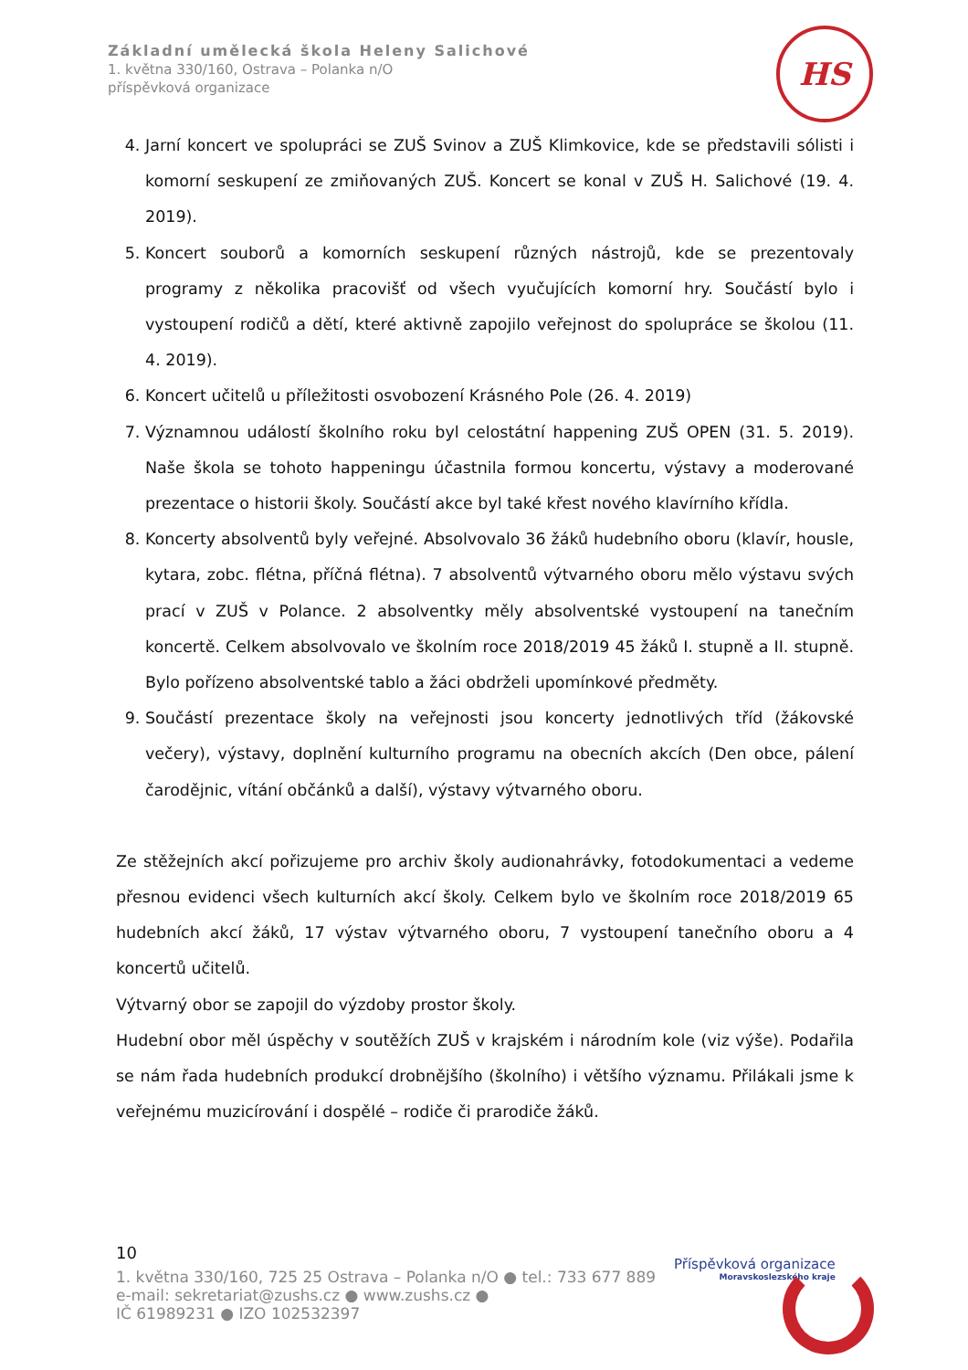Základní umělecká škola Heleny Salichové
1. května 330/160, Ostrava – Polanka n/O
příspěvková organizace
HS
4. Jarní koncert ve spolupráci se ZUŠ Svinov a ZUŠ Klimkovice, kde se představili sólisti i komorní seskupení ze zmiňovaných ZUŠ. Koncert se konal v ZUŠ H. Salichové (19. 4. 2019).
5. Koncert souborů a komorních seskupení různých nástrojů, kde se prezentovaly programy z několika pracovišť od všech vyučujících komorní hry. Součástí bylo i vystoupení rodičů a dětí, které aktivně zapojilo veřejnost do spolupráce se školou (11. 4. 2019).
6. Koncert učitelů u příležitosti osvobození Krásného Pole (26. 4. 2019)
7. Významnou událostí školního roku byl celostátní happening ZUŠ OPEN (31. 5. 2019). Naše škola se tohoto happeningu účastnila formou koncertu, výstavy a moderované prezentace o historii školy. Součástí akce byl také křest nového klavírního křídla.
8. Koncerty absolventů byly veřejné. Absolvovalo 36 žáků hudebního oboru (klavír, housle, kytara, zobc. flétna, příčná flétna). 7 absolventů výtvarného oboru mělo výstavu svých prací v ZUŠ v Polance. 2 absolventky měly absolventské vystoupení na tanečním koncertě. Celkem absolvovalo ve školním roce 2018/2019 45 žáků I. stupně a II. stupně. Bylo pořízeno absolventské tablo a žáci obdrželi upomínkové předměty.
9. Součástí prezentace školy na veřejnosti jsou koncerty jednotlivých tříd (žákovské večery), výstavy, doplnění kulturního programu na obecních akcích (Den obce, pálení čarodějnic, vítání občánků a další), výstavy výtvarného oboru.
Ze stěžejních akcí pořizujeme pro archiv školy audionahrávky, fotodokumentaci a vedeme přesnou evidenci všech kulturních akcí školy. Celkem bylo ve školním roce 2018/2019 65 hudebních akcí žáků, 17 výstav výtvarného oboru, 7 vystoupení tanečního oboru a 4 koncertů učitelů.
Výtvarný obor se zapojil do výzdoby prostor školy.
Hudební obor měl úspěchy v soutěžích ZUŠ v krajském i národním kole (viz výše). Podařila se nám řada hudebních produkcí drobnějšího (školního) i většího významu. Přilákali jsme k veřejnému muzicírování i dospělé – rodiče či prarodiče žáků.
10
1. května 330/160, 725 25 Ostrava – Polanka n/O ● tel.: 733 677 889
e-mail: sekretariat@zushs.cz ● www.zushs.cz ●
IČ 61989231 ● IZO 102532397
Příspěvková organizace
Moravskoslezského kraje